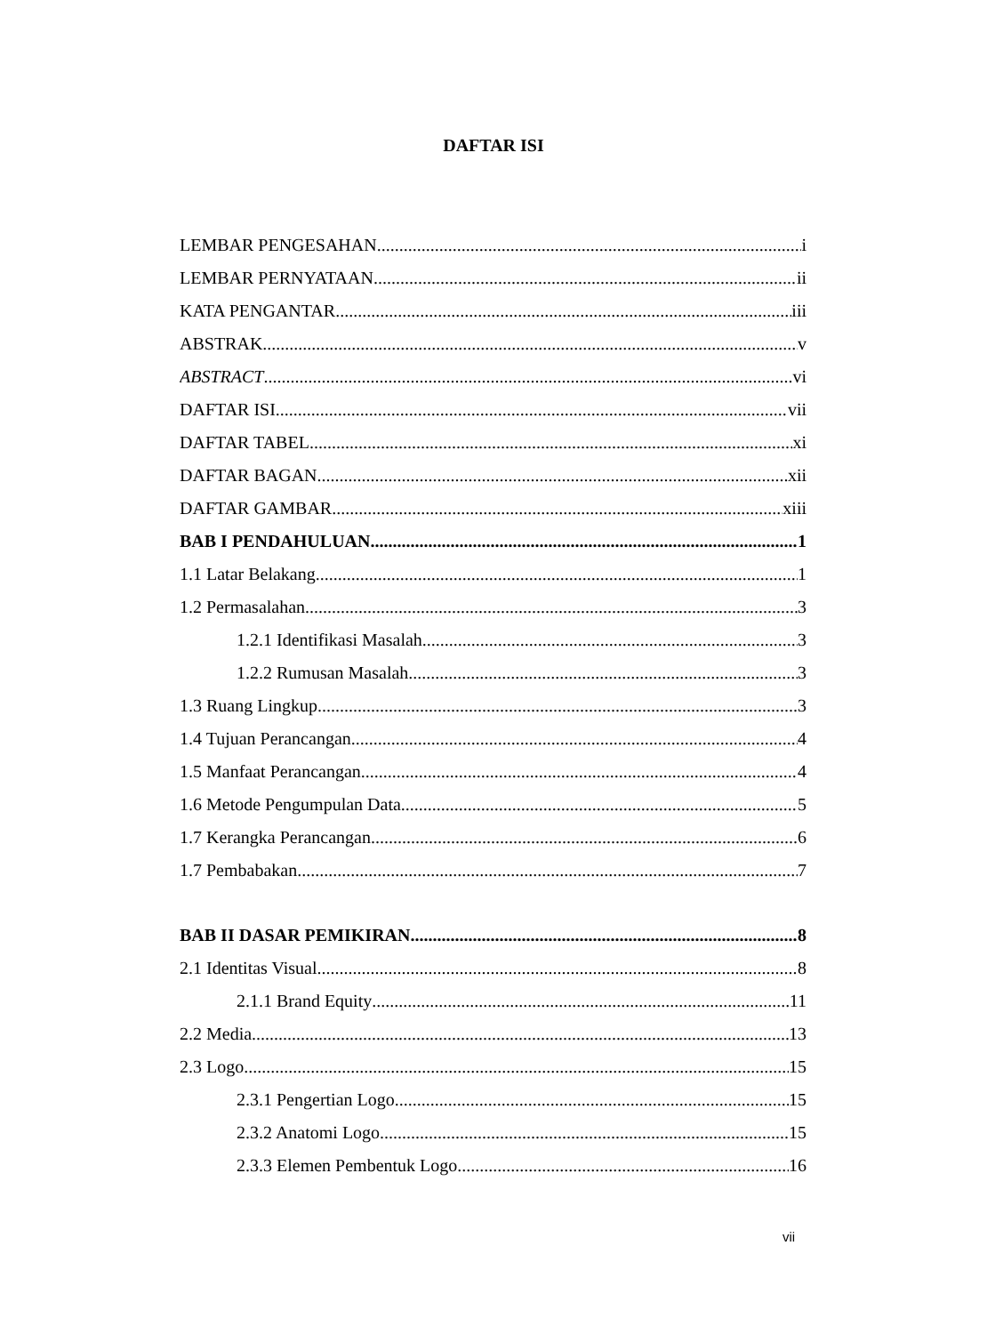DAFTAR ISI
LEMBAR PENGESAHAN i
LEMBAR PERNYATAAN ii
KATA PENGANTAR iii
ABSTRAK v
ABSTRACT vi
DAFTAR ISI vii
DAFTAR TABEL xi
DAFTAR BAGAN xii
DAFTAR GAMBAR xiii
BAB I PENDAHULUAN 1
1.1 Latar Belakang 1
1.2 Permasalahan 3
1.2.1 Identifikasi Masalah 3
1.2.2 Rumusan Masalah 3
1.3 Ruang Lingkup 3
1.4 Tujuan Perancangan 4
1.5 Manfaat Perancangan 4
1.6 Metode Pengumpulan Data 5
1.7 Kerangka Perancangan 6
1.7 Pembabakan 7
BAB II DASAR PEMIKIRAN 8
2.1 Identitas Visual 8
2.1.1 Brand Equity 11
2.2 Media 13
2.3 Logo 15
2.3.1 Pengertian Logo 15
2.3.2 Anatomi Logo 15
2.3.3 Elemen Pembentuk Logo 16
vii